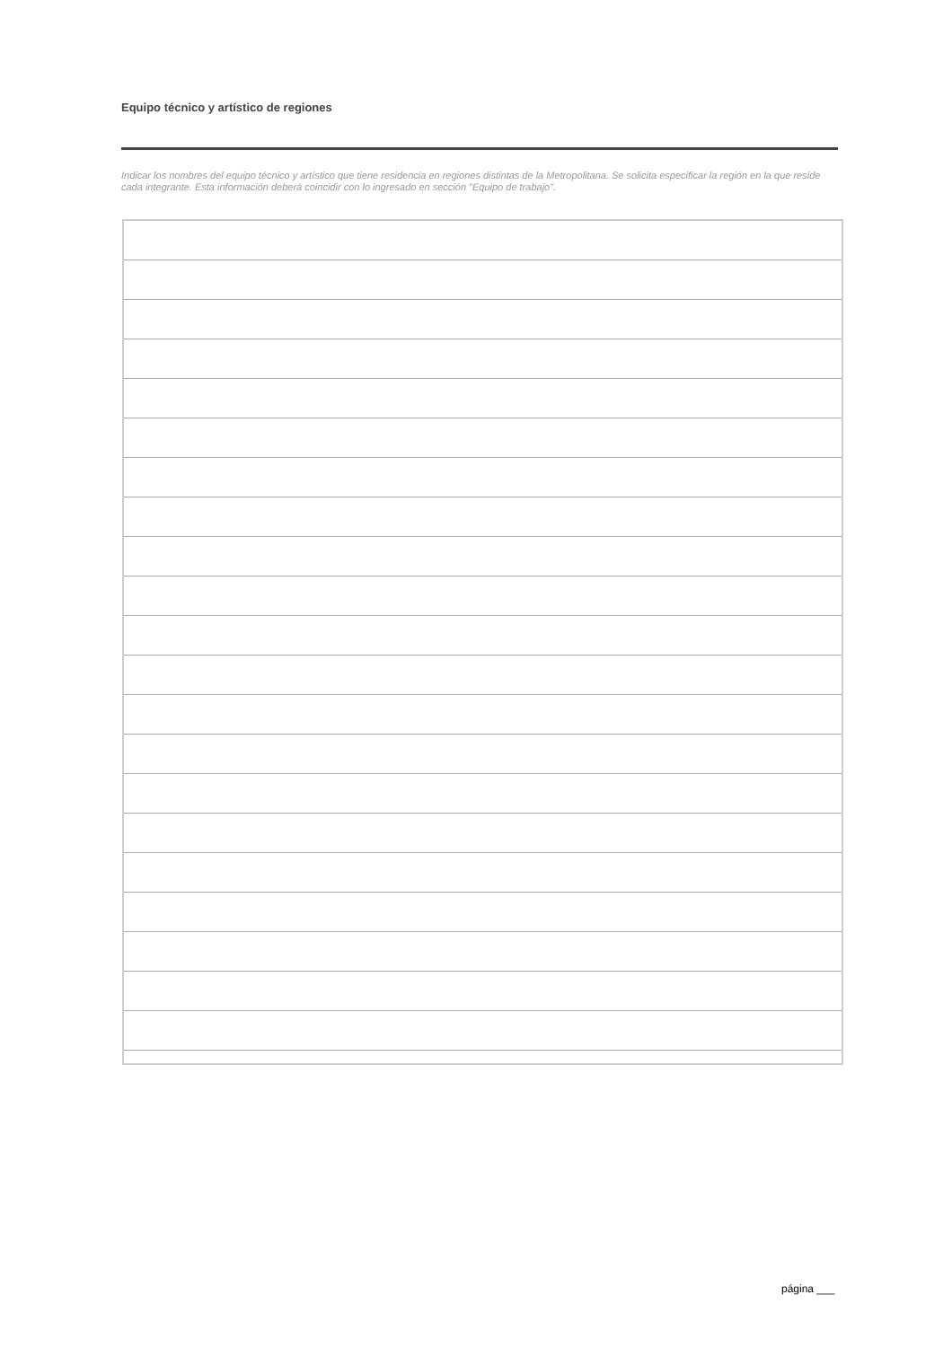Equipo técnico y artístico de regiones
Indicar los nombres del equipo técnico y artístico que tiene residencia en regiones distintas de la Metropolitana. Se solicita especificar la región en la que reside cada integrante. Esta información deberá coincidir con lo ingresado en sección "Equipo de trabajo".
página ___